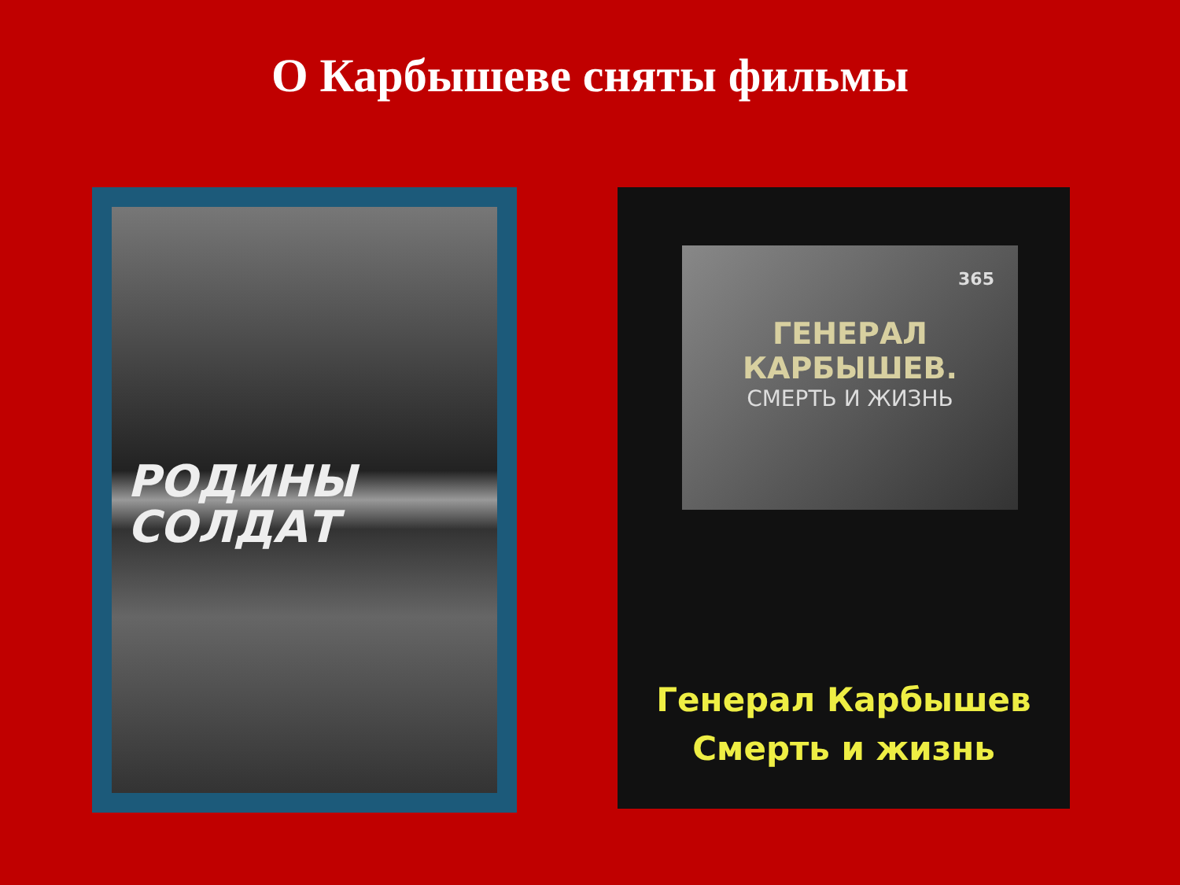О Карбышеве сняты фильмы
РОДИНЫ
СОЛДАТ
365
ГЕНЕРАЛ КАРБЫШЕВ.
СМЕРТЬ И ЖИЗНЬ
Генерал Карбышев
Смерть и жизнь